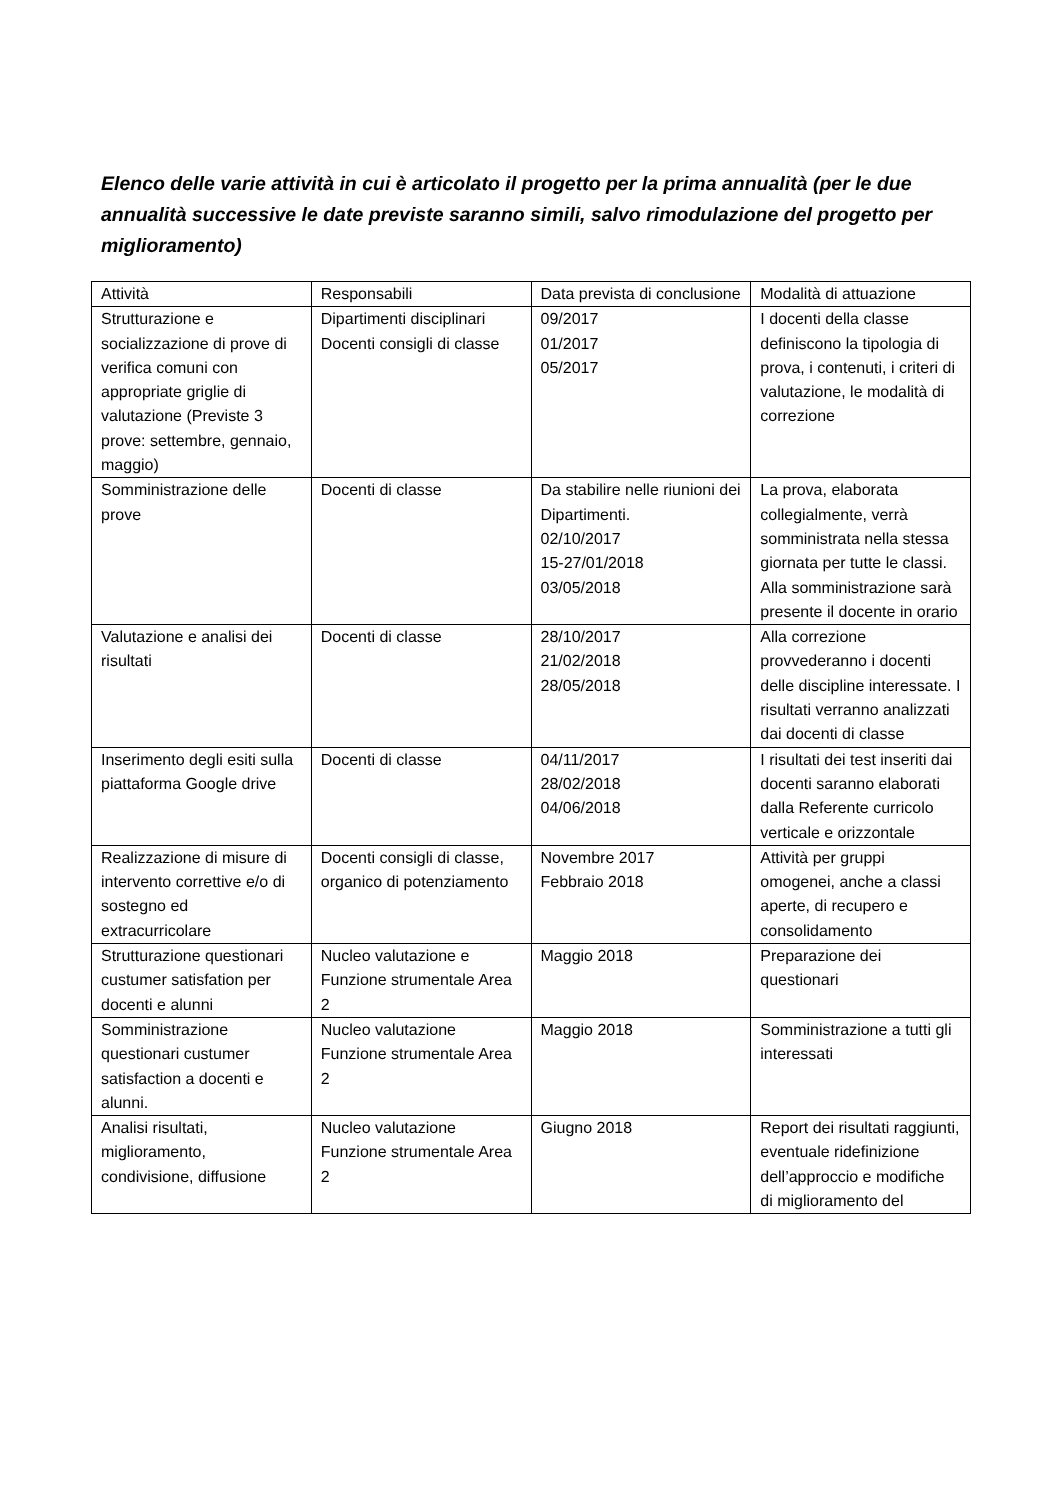Elenco delle varie attività in cui è articolato il progetto per la prima annualità (per le due annualità successive le date previste saranno simili, salvo rimodulazione del progetto per miglioramento)
| Attività | Responsabili | Data prevista di conclusione | Modalità di attuazione |
| Strutturazione e socializzazione di prove di verifica comuni con appropriate griglie di valutazione (Previste 3 prove: settembre, gennaio, maggio) | Dipartimenti disciplinari Docenti consigli di classe | 09/2017 01/2017 05/2017 | I docenti della classe definiscono la tipologia di prova, i contenuti, i criteri di valutazione, le modalità di correzione |
| Somministrazione delle prove | Docenti di classe | Da stabilire nelle riunioni dei Dipartimenti. 02/10/2017 15-27/01/2018 03/05/2018 | La prova, elaborata collegialmente, verrà somministrata nella stessa giornata per tutte le classi. Alla somministrazione sarà presente il docente in orario |
| Valutazione e analisi dei risultati | Docenti di classe | 28/10/2017 21/02/2018 28/05/2018 | Alla correzione provvederanno i docenti delle discipline interessate. I risultati verranno analizzati dai docenti di classe |
| Inserimento degli esiti sulla piattaforma Google drive | Docenti di classe | 04/11/2017 28/02/2018 04/06/2018 | I risultati dei test inseriti dai docenti saranno elaborati dalla Referente curricolo verticale e orizzontale |
| Realizzazione di misure di intervento correttive e/o di sostegno ed extracurricolare | Docenti consigli di classe, organico di potenziamento | Novembre 2017 Febbraio 2018 | Attività per gruppi omogenei, anche a classi aperte, di recupero e consolidamento |
| Strutturazione questionari custumer satisfation per docenti e alunni | Nucleo valutazione e Funzione strumentale Area 2 | Maggio 2018 | Preparazione dei questionari |
| Somministrazione questionari custumer satisfaction a docenti e alunni. | Nucleo valutazione Funzione strumentale Area 2 | Maggio 2018 | Somministrazione a tutti gli interessati |
| Analisi risultati, miglioramento, condivisione, diffusione | Nucleo valutazione Funzione strumentale Area 2 | Giugno 2018 | Report dei risultati raggiunti, eventuale ridefinizione dell’approccio e modifiche di miglioramento del |